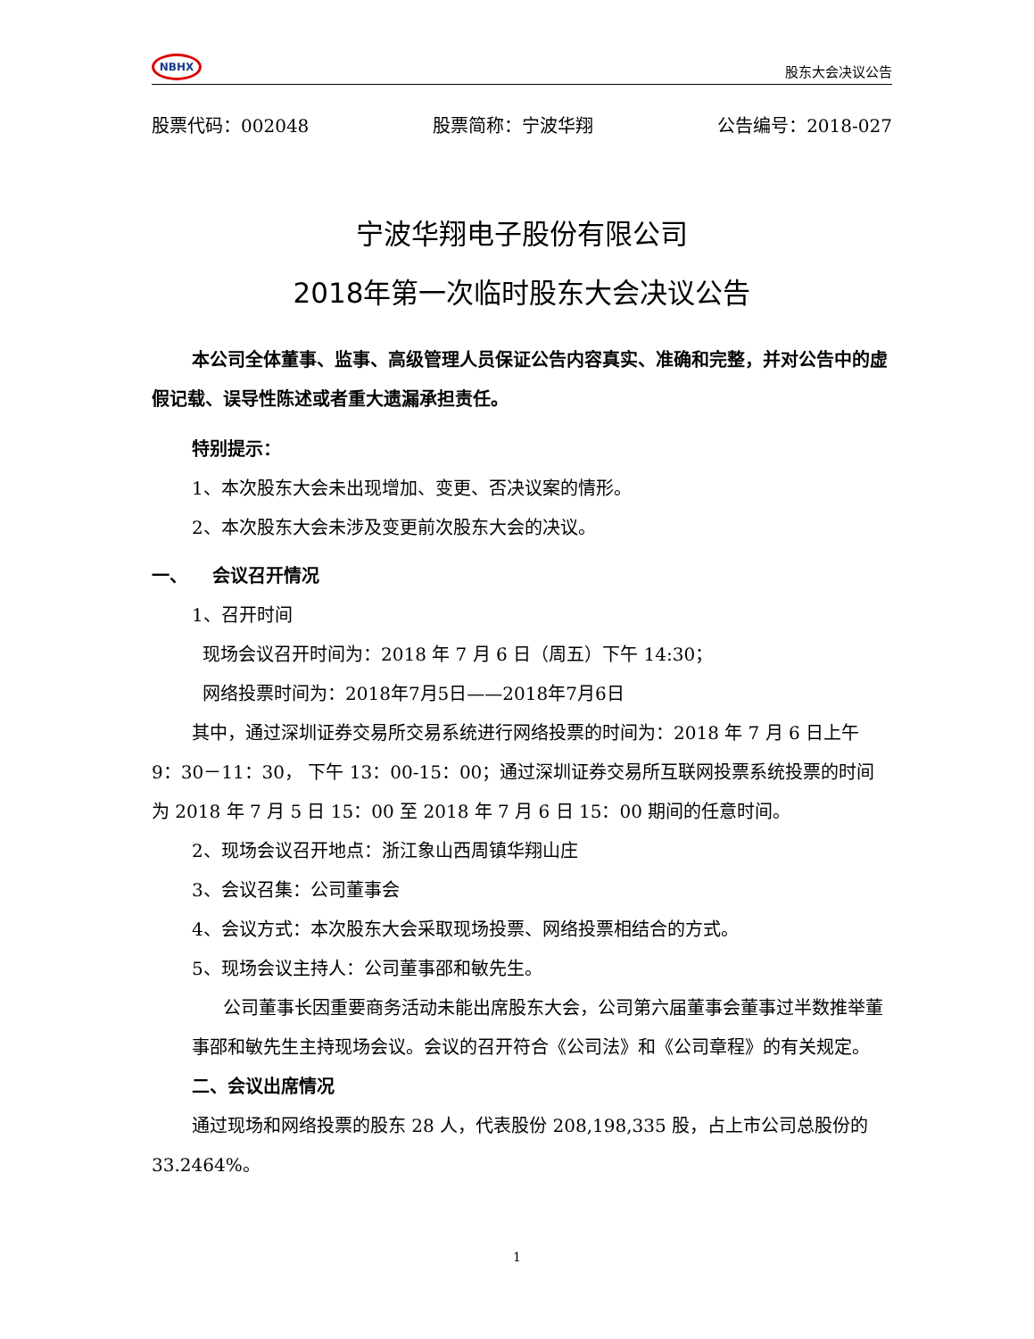NBHX
股东大会决议公告
股票代码：002048 股票简称：宁波华翔 公告编号：2018-027
宁波华翔电子股份有限公司
2018年第一次临时股东大会决议公告
本公司全体董事、监事、高级管理人员保证公告内容真实、准确和完整，并对公告中的虚假记载、误导性陈述或者重大遗漏承担责任。
特别提示：
1、本次股东大会未出现增加、变更、否决议案的情形。
2、本次股东大会未涉及变更前次股东大会的决议。
一、 会议召开情况
1、召开时间
现场会议召开时间为：2018 年 7 月 6 日（周五）下午 14:30；
网络投票时间为：2018年7月5日——2018年7月6日
其中，通过深圳证券交易所交易系统进行网络投票的时间为：2018 年 7 月 6 日上午 9：30－11：30， 下午 13：00-15：00；通过深圳证券交易所互联网投票系统投票的时间为 2018 年 7 月 5 日 15：00 至 2018 年 7 月 6 日 15：00 期间的任意时间。
2、现场会议召开地点：浙江象山西周镇华翔山庄
3、会议召集：公司董事会
4、会议方式：本次股东大会采取现场投票、网络投票相结合的方式。
5、现场会议主持人：公司董事邵和敏先生。
公司董事长因重要商务活动未能出席股东大会，公司第六届董事会董事过半数推举董事邵和敏先生主持现场会议。会议的召开符合《公司法》和《公司章程》的有关规定。
二、会议出席情况
通过现场和网络投票的股东 28 人，代表股份 208,198,335 股，占上市公司总股份的 33.2464%。
1